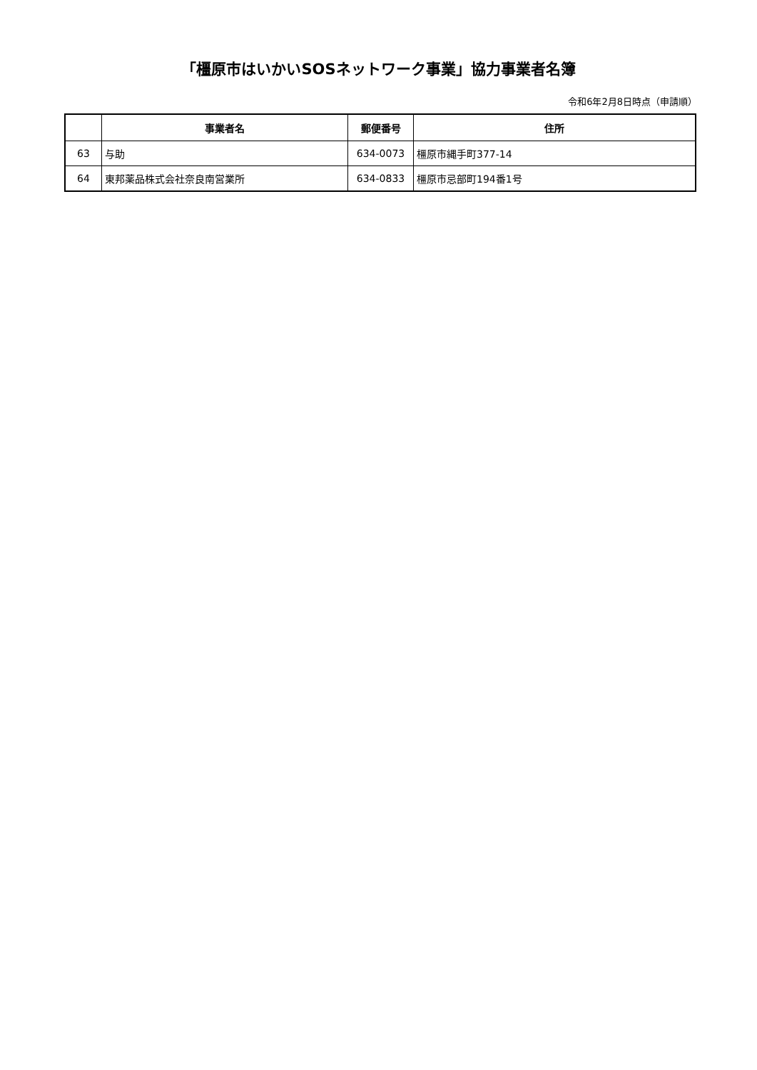「橿原市はいかいSOSネットワーク事業」協力事業者名簿
令和6年2月8日時点（申請順）
| | 事業者名 | 郵便番号 | 住所 |
| --- | --- | --- | --- |
| 63 | 与助 | 634-0073 | 橿原市縄手町377-14 |
| 64 | 東邦薬品株式会社奈良南営業所 | 634-0833 | 橿原市忌部町194番1号 |